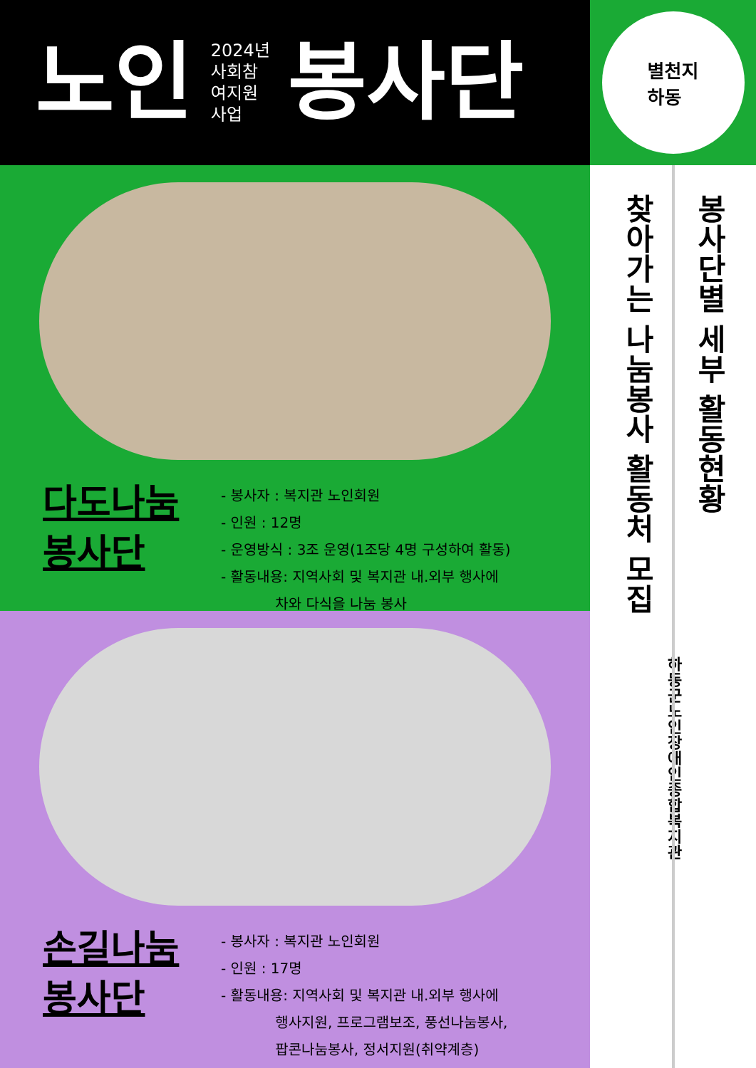노인 2024년
사회참
여지원
사업 봉사단
다도나눔
봉사단
- 봉사자 : 복지관 노인회원
- 인원 : 12명
- 운영방식 : 3조 운영(1조당 4명 구성하여 활동)
- 활동내용: 지역사회 및 복지관 내.외부 행사에
차와 다식을 나눔 봉사
손길나눔
봉사단
- 봉사자 : 복지관 노인회원
- 인원 : 17명
- 활동내용: 지역사회 및 복지관 내.외부 행사에
행사지원, 프로그램보조, 풍선나눔봉사,
팝콘나눔봉사, 정서지원(취약계층)
별천지
하동
찾아가는 나눔봉사 활동처 모집
봉사단별 세부 활동현황
하동군노인장애인종합복지관